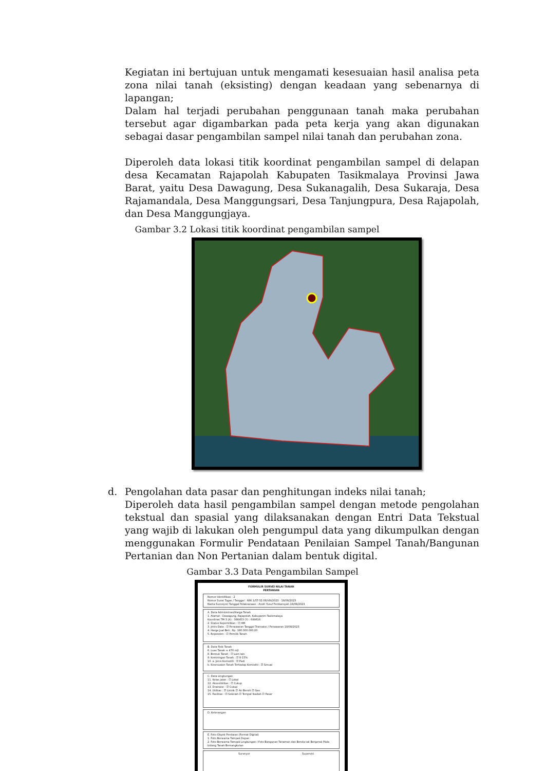Kegiatan ini bertujuan untuk mengamati kesesuaian hasil analisa peta zona nilai tanah (eksisting) dengan keadaan yang sebenarnya di lapangan;
Dalam hal terjadi perubahan penggunaan tanah maka perubahan tersebut agar digambarkan pada peta kerja yang akan digunakan sebagai dasar pengambilan sampel nilai tanah dan perubahan zona.
Diperoleh data lokasi titik koordinat pengambilan sampel di delapan desa Kecamatan Rajapolah Kabupaten Tasikmalaya Provinsi Jawa Barat, yaitu Desa Dawagung, Desa Sukanagalih, Desa Sukaraja, Desa Rajamandala, Desa Manggungsari, Desa Tanjungpura, Desa Rajapolah, dan Desa Manggungjaya.
Gambar 3.2 Lokasi titik koordinat pengambilan sampel
d. Pengolahan data pasar dan penghitungan indeks nilai tanah;
Diperoleh data hasil pengambilan sampel dengan metode pengolahan tekstual dan spasial yang dilaksanakan dengan Entri Data Tekstual yang wajib di lakukan oleh pengumpul data yang dikumpulkan dengan menggunakan Formulir Pendataan Penilaian Sampel Tanah/Bangunan Pertanian dan Non Pertanian dalam bentuk digital.
Gambar 3.3 Data Pengambilan Sampel
FORMULIR SURVEI NILAI TANAH
PERTANIAN
Nomor Identifikasi : 2
Nomor Surat Tugas / Tanggal : 686.1/ST-32.06/VIII/2023 - 18/08/2023
Nama Surveyor/ Tanggal Pelaksanaan : Andri Yusuf Ferdiansyah 18/08/2023
A. Data Administrasi/Harga Tanah
1. Alamat : Dawagung, Rajapolah, Kabupaten Tasikmalaya
Koordinat TM-3 (X) : 386453 (Y) : 699616
2. Status Kepemilikan : ☑ HM
3. Jenis Data : ☑ Penawaran Tanggal Transaksi / Penawaran 18/08/2023
4. Harga Jual Beli : Rp. 180.000.000,00
5. Reponden : ☑ Pemilik Tanah
B. Data Fisik Tanah
6. Luas Tanah = 470 m2
8. Bentuk Tanah : ☑ Lain lain
9. Kemiringan Tanah : ☑ 8-15%
10. a. Jenis Komoditi : ☑ Padi
b. Kesesuaian Tanah Terhadap Komoditi : ☑ Sesuai
C. Data Lingkungan
11. Kelas jalan : ☑ Lokal
12. Aksesibilitas : ☑ Cukup
13. Drainase : ☑ Cukup
14. Utilitas : ☑ Listrik ☑ Air Bersih ☑ Gas
15. Fasilitas : ☑ Sekolah ☑ Tempat Ibadah ☑ Pasar
D. Keterangan
E. Foto Obyek Penilaian (Format Digital)
1. Foto Berwarna Tampak Depan
2. Foto Berwarna Tampak Lingkungan / Foto Bangunan Tanaman dan Benda tak Bergerak Pada bidang Tanah Bersangkutan
Surveyor Supervisi